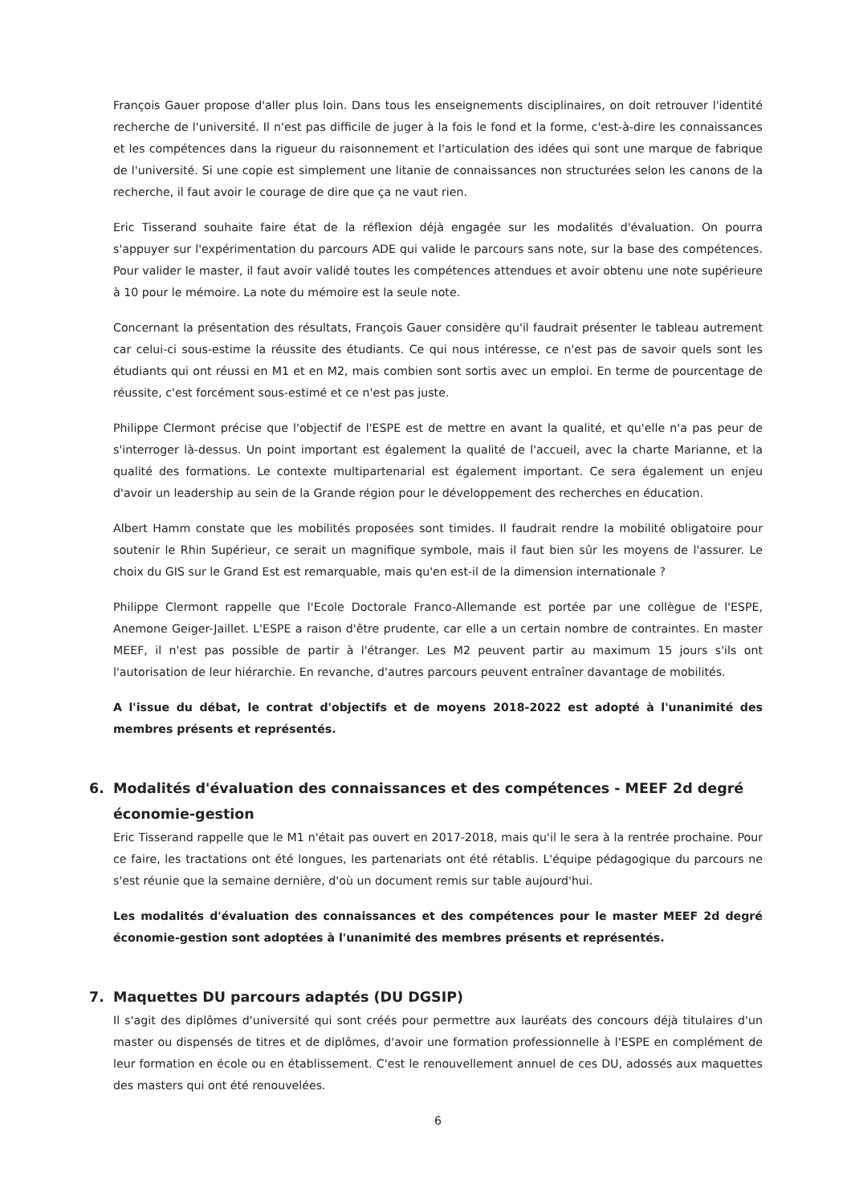François Gauer propose d'aller plus loin. Dans tous les enseignements disciplinaires, on doit retrouver l'identité recherche de l'université. Il n'est pas difficile de juger à la fois le fond et la forme, c'est-à-dire les connaissances et les compétences dans la rigueur du raisonnement et l'articulation des idées qui sont une marque de fabrique de l'université. Si une copie est simplement une litanie de connaissances non structurées selon les canons de la recherche, il faut avoir le courage de dire que ça ne vaut rien.
Eric Tisserand souhaite faire état de la réflexion déjà engagée sur les modalités d'évaluation. On pourra s'appuyer sur l'expérimentation du parcours ADE qui valide le parcours sans note, sur la base des compétences. Pour valider le master, il faut avoir validé toutes les compétences attendues et avoir obtenu une note supérieure à 10 pour le mémoire. La note du mémoire est la seule note.
Concernant la présentation des résultats, François Gauer considère qu'il faudrait présenter le tableau autrement car celui-ci sous-estime la réussite des étudiants. Ce qui nous intéresse, ce n'est pas de savoir quels sont les étudiants qui ont réussi en M1 et en M2, mais combien sont sortis avec un emploi. En terme de pourcentage de réussite, c'est forcément sous-estimé et ce n'est pas juste.
Philippe Clermont précise que l'objectif de l'ESPE est de mettre en avant la qualité, et qu'elle n'a pas peur de s'interroger là-dessus. Un point important est également la qualité de l'accueil, avec la charte Marianne, et la qualité des formations. Le contexte multipartenarial est également important. Ce sera également un enjeu d'avoir un leadership au sein de la Grande région pour le développement des recherches en éducation.
Albert Hamm constate que les mobilités proposées sont timides. Il faudrait rendre la mobilité obligatoire pour soutenir le Rhin Supérieur, ce serait un magnifique symbole, mais il faut bien sûr les moyens de l'assurer. Le choix du GIS sur le Grand Est est remarquable, mais qu'en est-il de la dimension internationale ?
Philippe Clermont rappelle que l'Ecole Doctorale Franco-Allemande est portée par une collègue de l'ESPE, Anemone Geiger-Jaillet. L'ESPE a raison d'être prudente, car elle a un certain nombre de contraintes. En master MEEF, il n'est pas possible de partir à l'étranger. Les M2 peuvent partir au maximum 15 jours s'ils ont l'autorisation de leur hiérarchie. En revanche, d'autres parcours peuvent entraîner davantage de mobilités.
A l'issue du débat, le contrat d'objectifs et de moyens 2018-2022 est adopté à l'unanimité des membres présents et représentés.
6. Modalités d'évaluation des connaissances et des compétences - MEEF 2d degré économie-gestion
Eric Tisserand rappelle que le M1 n'était pas ouvert en 2017-2018, mais qu'il le sera à la rentrée prochaine. Pour ce faire, les tractations ont été longues, les partenariats ont été rétablis. L'équipe pédagogique du parcours ne s'est réunie que la semaine dernière, d'où un document remis sur table aujourd'hui.
Les modalités d'évaluation des connaissances et des compétences pour le master MEEF 2d degré économie-gestion sont adoptées à l'unanimité des membres présents et représentés.
7. Maquettes DU parcours adaptés (DU DGSIP)
Il s'agit des diplômes d'université qui sont créés pour permettre aux lauréats des concours déjà titulaires d'un master ou dispensés de titres et de diplômes, d'avoir une formation professionnelle à l'ESPE en complément de leur formation en école ou en établissement. C'est le renouvellement annuel de ces DU, adossés aux maquettes des masters qui ont été renouvelées.
6